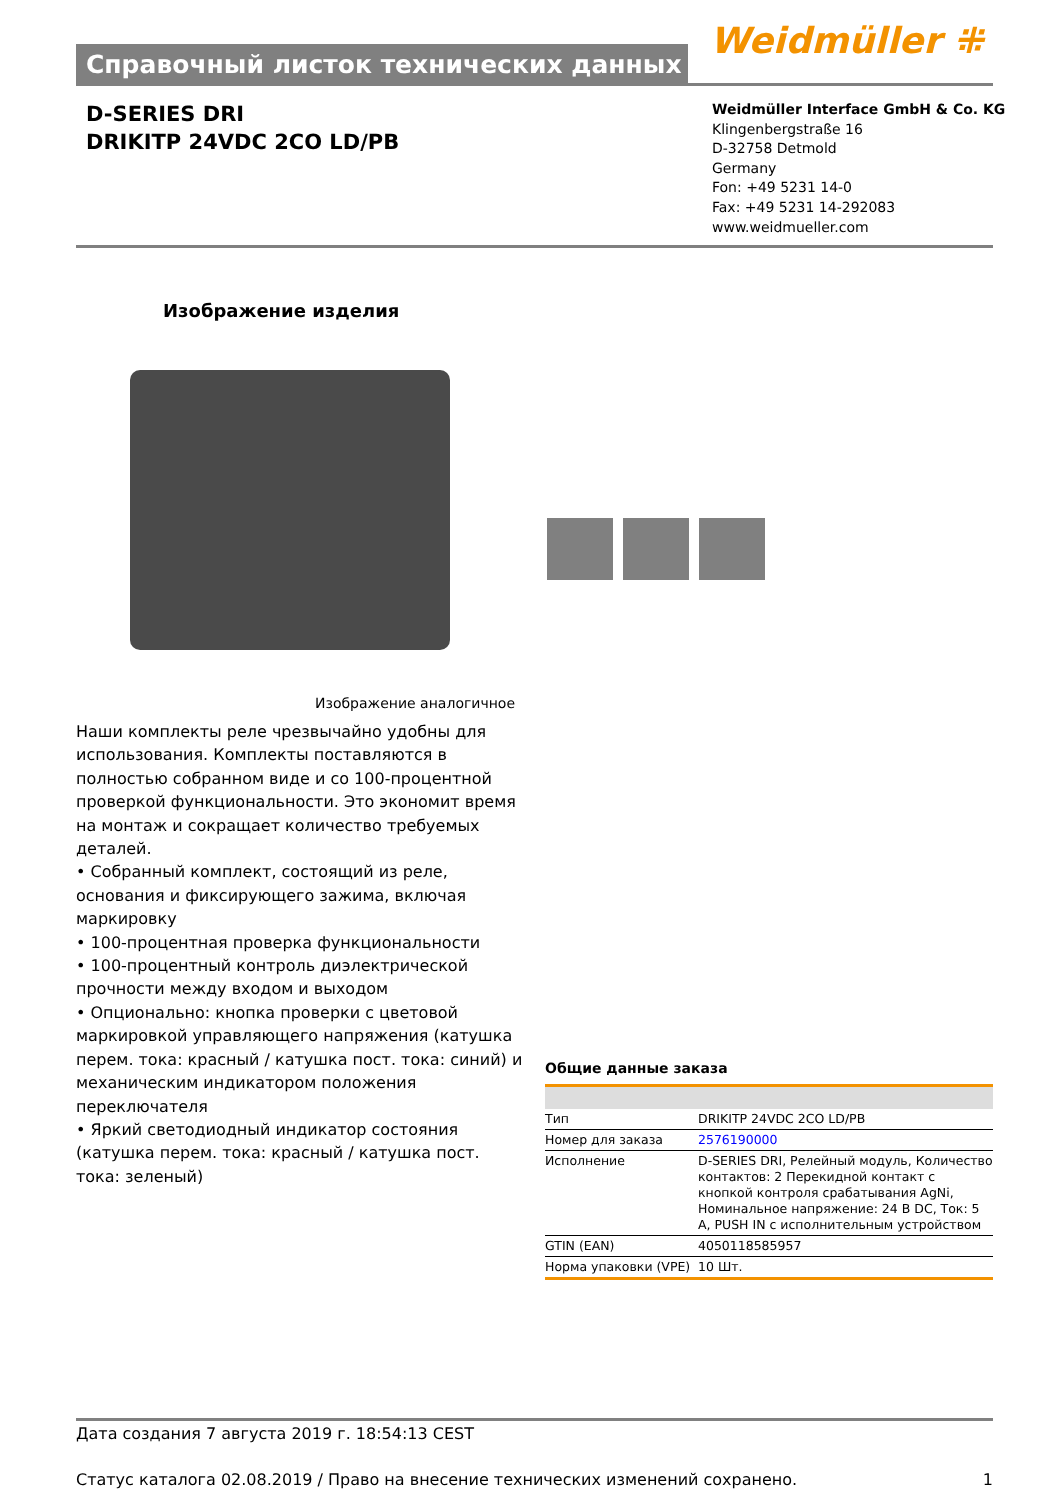Справочный листок технических данных Weidmüller ⁜
D-SERIES DRI
DRIKITP 24VDC 2CO LD/PB
Weidmüller Interface GmbH & Co. KG
Klingenbergstraße 16
D-32758 Detmold
Germany
Fon: +49 5231 14-0
Fax: +49 5231 14-292083
www.weidmueller.com
Изображение изделия
Изображение аналогичное
Наши комплекты реле чрезвычайно удобны для использования. Комплекты поставляются в полностью собранном виде и со 100-процентной проверкой функциональности. Это экономит время на монтаж и сокращает количество требуемых деталей.
• Собранный комплект, состоящий из реле, основания и фиксирующего зажима, включая маркировку
• 100-процентная проверка функциональности
• 100-процентный контроль диэлектрической прочности между входом и выходом
• Опционально: кнопка проверки с цветовой маркировкой управляющего напряжения (катушка перем. тока: красный / катушка пост. тока: синий) и механическим индикатором положения переключателя
• Яркий светодиодный индикатор состояния (катушка перем. тока: красный / катушка пост. тока: зеленый)
Общие данные заказа
| Тип | DRIKITP 24VDC 2CO LD/PB |
| Номер для заказа | 2576190000 |
| Исполнение | D-SERIES DRI, Релейный модуль, Количество контактов: 2 Перекидной контакт с кнопкой контроля срабатывания AgNi, Номинальное напряжение: 24 В DC, Ток: 5 A, PUSH IN с исполнительным устройством |
| GTIN (EAN) | 4050118585957 |
| Норма упаковки (VPE) | 10 Шт. |
Дата создания 7 августа 2019 г. 18:54:13 CEST
Статус каталога 02.08.2019 / Право на внесение технических изменений сохранено. 1